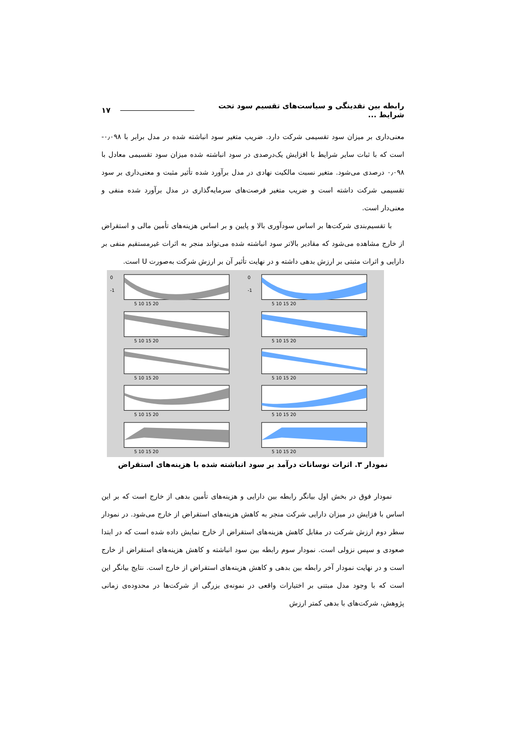رابطه بین نقدینگی و سیاست‌های تقسیم سود تحت شرایط ... ۱۷
معنی‌داری بر میزان سود تقسیمی شرکت دارد. ضریب متغیر سود انباشته شده در مدل برابر با ۰٫۰۹۸- است که با ثبات سایر شرایط با افزایش یک‌درصدی در سود انباشته شده میزان سود تقسیمی معادل با ۰٫۰۹۸ درصدی می‌شود. متغیر نسبت مالکیت نهادی در مدل برآورد شده تأثیر مثبت و معنی‌داری بر سود تقسیمی شرکت داشته است و ضریب متغیر فرصت‌های سرمایه‌گذاری در مدل برآورد شده منفی و معنی‌دار است.
با تقسیم‌بندی شرکت‌ها بر اساس سودآوری بالا و پایین و بر اساس هزینه‌های تأمین مالی و استقراض از خارج مشاهده می‌شود که مقادیر بالاتر سود انباشته شده می‌تواند منجر به اثرات غیرمستقیم منفی بر دارایی و اثرات مثبتی بر ارزش بدهی داشته و در نهایت تأثیر آن بر ارزش شرکت به‌صورت U است.
0
-1
5 10 15 20
0
-1
5 10 15 20
5 10 15 20
5 10 15 20
5 10 15 20
5 10 15 20
5 10 15 20
5 10 15 20
5 10 15 20
5 10 15 20
نمودار ۳. اثرات نوسانات درآمد بر سود انباشته شده با هزینه‌های استقراض
نمودار فوق در بخش اول بیانگر رابطه بین دارایی و هزینه‌های تأمین بدهی از خارج است که بر این اساس با فزایش در میزان دارایی شرکت منجر به کاهش هزینه‌های استقراض از خارج می‌شود. در نمودار سطر دوم ارزش شرکت در مقابل کاهش هزینه‌های استقراض از خارج نمایش داده شده است که در ابتدا صعودی و سپس نزولی است. نمودار سوم رابطه بین سود انباشته و کاهش هزینه‌های استقراض از خارج است و در نهایت نمودار آخر رابطه بین بدهی و کاهش هزینه‌های استقراض از خارج است. نتایج بیانگر این است که با وجود مدل مبتنی بر اختیارات واقعی در نمونه‌ی بزرگی از شرکت‌ها در محدوده‌ی زمانی پژوهش، شرکت‌های با بدهی کمتر ارزش